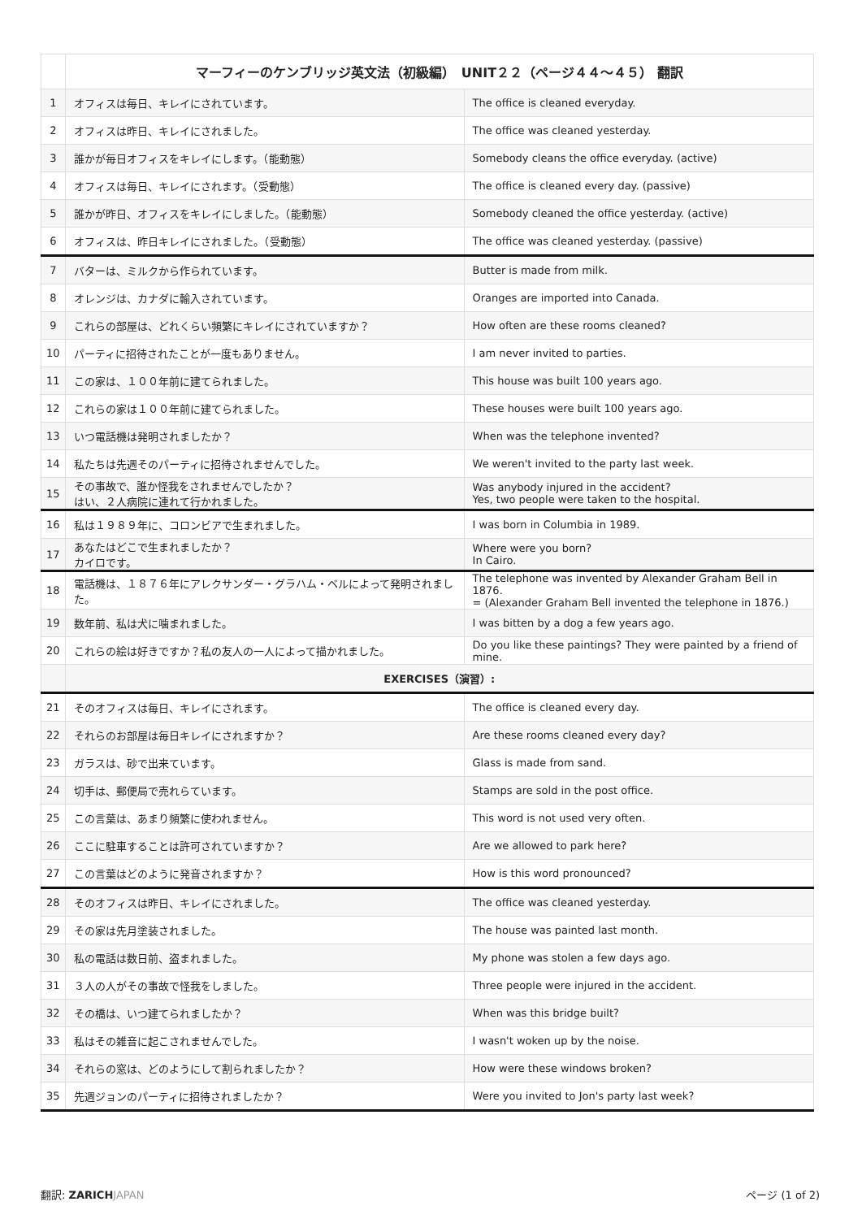| | マーフィーのケンブリッジ英文法（初級編） UNIT２２（ページ４４〜４５） 翻訳 | |
| 1 | オフィスは毎日、キレイにされています。 | The office is cleaned everyday. |
| 2 | オフィスは昨日、キレイにされました。 | The office was cleaned yesterday. |
| 3 | 誰かが毎日オフィスをキレイにします。（能動態） | Somebody cleans the office everyday. (active) |
| 4 | オフィスは毎日、キレイにされます。（受動態） | The office is cleaned every day. (passive) |
| 5 | 誰かが昨日、オフィスをキレイにしました。（能動態） | Somebody cleaned the office yesterday. (active) |
| 6 | オフィスは、昨日キレイにされました。（受動態） | The office was cleaned yesterday. (passive) |
| 7 | バターは、ミルクから作られています。 | Butter is made from milk. |
| 8 | オレンジは、カナダに輸入されています。 | Oranges are imported into Canada. |
| 9 | これらの部屋は、どれくらい頻繁にキレイにされていますか？ | How often are these rooms cleaned? |
| 10 | パーティに招待されたことが一度もありません。 | I am never invited to parties. |
| 11 | この家は、１００年前に建てられました。 | This house was built 100 years ago. |
| 12 | これらの家は１００年前に建てられました。 | These houses were built 100 years ago. |
| 13 | いつ電話機は発明されましたか？ | When was the telephone invented? |
| 14 | 私たちは先週そのパーティに招待されませんでした。 | We weren't invited to the party last week. |
| 15 | その事故で、誰か怪我をされませんでしたか？ はい、２人病院に連れて行かれました。 | Was anybody injured in the accident? Yes, two people were taken to the hospital. |
| 16 | 私は１９８９年に、コロンビアで生まれました。 | I was born in Columbia in 1989. |
| 17 | あなたはどこで生まれましたか？ カイロです。 | Where were you born? In Cairo. |
| 18 | 電話機は、１８７６年にアレクサンダー・グラハム・ベルによって発明されました。 | The telephone was invented by Alexander Graham Bell in 1876. = (Alexander Graham Bell invented the telephone in 1876.) |
| 19 | 数年前、私は犬に噛まれました。 | I was bitten by a dog a few years ago. |
| 20 | これらの絵は好きですか？私の友人の一人によって描かれました。 | Do you like these paintings? They were painted by a friend of mine. |
| | EXERCISES（演習）: | |
| 21 | そのオフィスは毎日、キレイにされます。 | The office is cleaned every day. |
| 22 | それらのお部屋は毎日キレイにされますか？ | Are these rooms cleaned every day? |
| 23 | ガラスは、砂で出来ています。 | Glass is made from sand. |
| 24 | 切手は、郵便局で売れらています。 | Stamps are sold in the post office. |
| 25 | この言葉は、あまり頻繁に使われません。 | This word is not used very often. |
| 26 | ここに駐車することは許可されていますか？ | Are we allowed to park here? |
| 27 | この言葉はどのように発音されますか？ | How is this word pronounced? |
| 28 | そのオフィスは昨日、キレイにされました。 | The office was cleaned yesterday. |
| 29 | その家は先月塗装されました。 | The house was painted last month. |
| 30 | 私の電話は数日前、盗まれました。 | My phone was stolen a few days ago. |
| 31 | ３人の人がその事故で怪我をしました。 | Three people were injured in the accident. |
| 32 | その橋は、いつ建てられましたか？ | When was this bridge built? |
| 33 | 私はその雑音に起こされませんでした。 | I wasn't woken up by the noise. |
| 34 | それらの窓は、どのようにして割られましたか？ | How were these windows broken? |
| 35 | 先週ジョンのパーティに招待されましたか？ | Were you invited to Jon's party last week? |
翻訳: ZARICH JAPAN ページ (1 of 2)